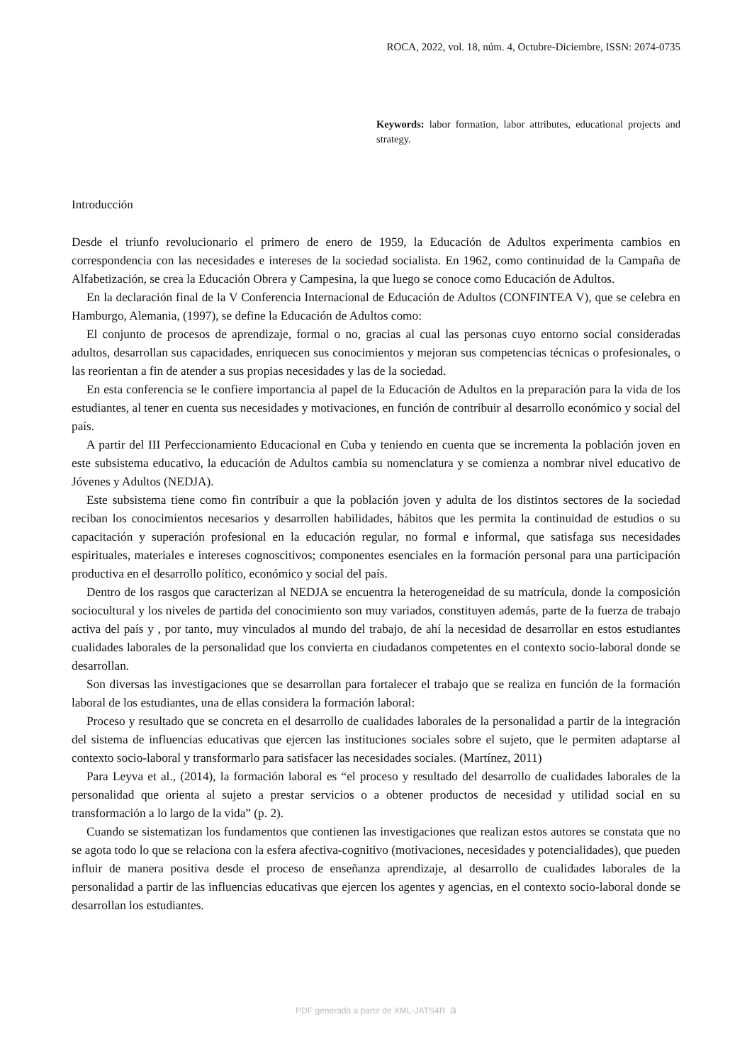ROCA, 2022, vol. 18, núm. 4, Octubre-Diciembre, ISSN: 2074-0735
Keywords: labor formation, labor attributes, educational projects and strategy.
Introducción
Desde el triunfo revolucionario el primero de enero de 1959, la Educación de Adultos experimenta cambios en correspondencia con las necesidades e intereses de la sociedad socialista. En 1962, como continuidad de la Campaña de Alfabetización, se crea la Educación Obrera y Campesina, la que luego se conoce como Educación de Adultos.
En la declaración final de la V Conferencia Internacional de Educación de Adultos (CONFINTEA V), que se celebra en Hamburgo, Alemania, (1997), se define la Educación de Adultos como:
El conjunto de procesos de aprendizaje, formal o no, gracias al cual las personas cuyo entorno social consideradas adultos, desarrollan sus capacidades, enriquecen sus conocimientos y mejoran sus competencias técnicas o profesionales, o las reorientan a fin de atender a sus propias necesidades y las de la sociedad.
En esta conferencia se le confiere importancia al papel de la Educación de Adultos en la preparación para la vida de los estudiantes, al tener en cuenta sus necesidades y motivaciones, en función de contribuir al desarrollo económico y social del país.
A partir del III Perfeccionamiento Educacional en Cuba y teniendo en cuenta que se incrementa la población joven en este subsistema educativo, la educación de Adultos cambia su nomenclatura y se comienza a nombrar nivel educativo de Jóvenes y Adultos (NEDJA).
Este subsistema tiene como fin contribuir a que la población joven y adulta de los distintos sectores de la sociedad reciban los conocimientos necesarios y desarrollen habilidades, hábitos que les permita la continuidad de estudios o su capacitación y superación profesional en la educación regular, no formal e informal, que satisfaga sus necesidades espirituales, materiales e intereses cognoscitivos; componentes esenciales en la formación personal para una participación productiva en el desarrollo político, económico y social del país.
Dentro de los rasgos que caracterizan al NEDJA se encuentra la heterogeneidad de su matrícula, donde la composición sociocultural y los niveles de partida del conocimiento son muy variados, constituyen además, parte de la fuerza de trabajo activa del país y , por tanto, muy vinculados al mundo del trabajo, de ahí la necesidad de desarrollar en estos estudiantes cualidades laborales de la personalidad que los convierta en ciudadanos competentes en el contexto socio-laboral donde se desarrollan.
Son diversas las investigaciones que se desarrollan para fortalecer el trabajo que se realiza en función de la formación laboral de los estudiantes, una de ellas considera la formación laboral:
Proceso y resultado que se concreta en el desarrollo de cualidades laborales de la personalidad a partir de la integración del sistema de influencias educativas que ejercen las instituciones sociales sobre el sujeto, que le permiten adaptarse al contexto socio-laboral y transformarlo para satisfacer las necesidades sociales. (Martínez, 2011)
Para Leyva et al., (2014), la formación laboral es “el proceso y resultado del desarrollo de cualidades laborales de la personalidad que orienta al sujeto a prestar servicios o a obtener productos de necesidad y utilidad social en su transformación a lo largo de la vida” (p. 2).
Cuando se sistematizan los fundamentos que contienen las investigaciones que realizan estos autores se constata que no se agota todo lo que se relaciona con la esfera afectiva-cognitivo (motivaciones, necesidades y potencialidades), que pueden influir de manera positiva desde el proceso de enseñanza aprendizaje, al desarrollo de cualidades laborales de la personalidad a partir de las influencias educativas que ejercen los agentes y agencias, en el contexto socio-laboral donde se desarrollan los estudiantes.
PDF generado a partir de XML-JATS4R a